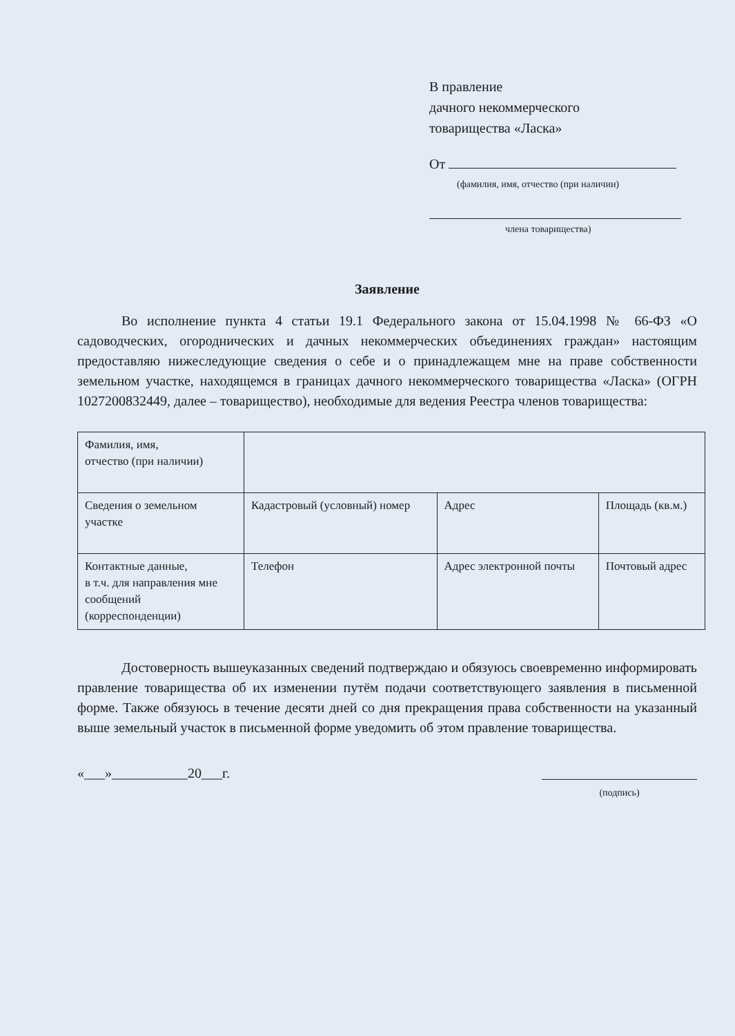В правление
дачного некоммерческого
товарищества «Ласка»
От
(фамилия, имя, отчество (при наличии)
члена товарищества)
Заявление
Во исполнение пункта 4 статьи 19.1 Федерального закона от 15.04.1998 № 66-ФЗ «О садоводческих, огороднических и дачных некоммерческих объединениях граждан» настоящим предоставляю нижеследующие сведения о себе и о принадлежащем мне на праве собственности земельном участке, находящемся в границах дачного некоммерческого товарищества «Ласка» (ОГРН 1027200832449, далее – товарищество), необходимые для ведения Реестра членов товарищества:
| Фамилия, имя, отчество (при наличии) | | | |
| Сведения о земельном участке | Кадастровый (условный) номер | Адрес | Площадь (кв.м.) |
| Контактные данные, в т.ч. для направления мне сообщений (корреспонденции) | Телефон | Адрес электронной почты | Почтовый адрес |
Достоверность вышеуказанных сведений подтверждаю и обязуюсь своевременно информировать правление товарищества об их изменении путём подачи соответствующего заявления в письменной форме. Также обязуюсь в течение десяти дней со дня прекращения права собственности на указанный выше земельный участок в письменной форме уведомить об этом правление товарищества.
«___»___________20___г.
(подпись)